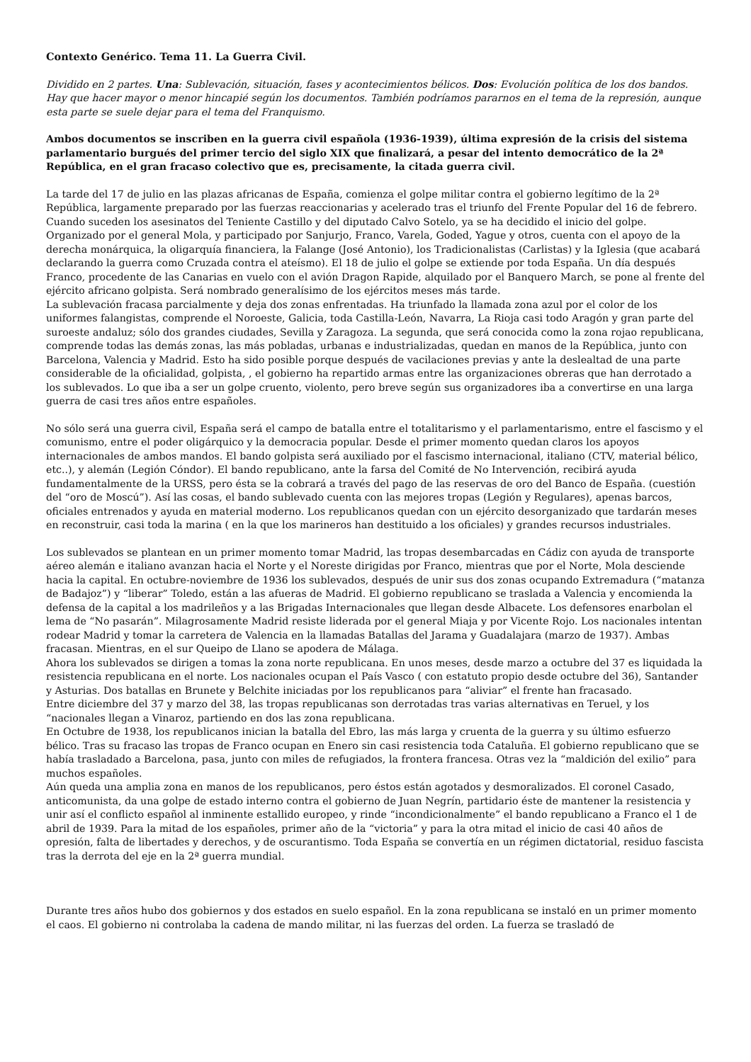Contexto Genérico. Tema 11. La Guerra Civil.
Dividido en 2 partes. Una: Sublevación, situación, fases y acontecimientos bélicos. Dos: Evolución política de los dos bandos. Hay que hacer mayor o menor hincapié según los documentos. También podríamos pararnos en el tema de la represión, aunque esta parte se suele dejar para el tema del Franquismo.
Ambos documentos se inscriben en la guerra civil española (1936-1939), última expresión de la crisis del sistema parlamentario burgués del primer tercio del siglo XIX que finalizará, a pesar del intento democrático de la 2ª República, en el gran fracaso colectivo que es, precisamente, la citada guerra civil.
La tarde del 17 de julio en las plazas africanas de España, comienza el golpe militar contra el gobierno legítimo de la 2ª República, largamente preparado por las fuerzas reaccionarias y acelerado tras el triunfo del Frente Popular del 16 de febrero. Cuando suceden los asesinatos del Teniente Castillo y del diputado Calvo Sotelo, ya se ha decidido el inicio del golpe. Organizado por el general Mola, y participado por Sanjurjo, Franco, Varela, Goded, Yague y otros, cuenta con el apoyo de la derecha monárquica, la oligarquía financiera, la Falange (José Antonio), los Tradicionalistas (Carlistas) y la Iglesia (que acabará declarando la guerra como Cruzada contra el ateísmo). El 18 de julio el golpe se extiende por toda España. Un día después Franco, procedente de las Canarias en vuelo con el avión Dragon Rapide, alquilado por el Banquero March, se pone al frente del ejército africano golpista. Será nombrado generalísimo de los ejércitos meses más tarde.
La sublevación fracasa parcialmente y deja dos zonas enfrentadas. Ha triunfado la llamada zona azul por el color de los uniformes falangistas, comprende el Noroeste, Galicia, toda Castilla-León, Navarra, La Rioja casi todo Aragón y gran parte del suroeste andaluz; sólo dos grandes ciudades, Sevilla y Zaragoza. La segunda, que será conocida como la zona rojao republicana, comprende todas las demás zonas, las más pobladas, urbanas e industrializadas, quedan en manos de la República, junto con Barcelona, Valencia y Madrid. Esto ha sido posible porque después de vacilaciones previas y ante la deslealtad de una parte considerable de la oficialidad, golpista, , el gobierno ha repartido armas entre las organizaciones obreras que han derrotado a los sublevados. Lo que iba a ser un golpe cruento, violento, pero breve según sus organizadores iba a convertirse en una larga guerra de casi tres años entre españoles.
No sólo será una guerra civil, España será el campo de batalla entre el totalitarismo y el parlamentarismo, entre el fascismo y el comunismo, entre el poder oligárquico y la democracia popular. Desde el primer momento quedan claros los apoyos internacionales de ambos mandos. El bando golpista será auxiliado por el fascismo internacional, italiano (CTV, material bélico, etc..), y alemán (Legión Cóndor). El bando republicano, ante la farsa del Comité de No Intervención, recibirá ayuda fundamentalmente de la URSS, pero ésta se la cobrará a través del pago de las reservas de oro del Banco de España. (cuestión del “oro de Moscú”). Así las cosas, el bando sublevado cuenta con las mejores tropas (Legión y Regulares), apenas barcos, oficiales entrenados y ayuda en material moderno. Los republicanos quedan con un ejército desorganizado que tardarán meses en reconstruir, casi toda la marina ( en la que los marineros han destituido a los oficiales) y grandes recursos industriales.
Los sublevados se plantean en un primer momento tomar Madrid, las tropas desembarcadas en Cádiz con ayuda de transporte aéreo alemán e italiano avanzan hacia el Norte y el Noreste dirigidas por Franco, mientras que por el Norte, Mola desciende hacia la capital. En octubre-noviembre de 1936 los sublevados, después de unir sus dos zonas ocupando Extremadura (“matanza de Badajoz”) y “liberar” Toledo, están a las afueras de Madrid. El gobierno republicano se traslada a Valencia y encomienda la defensa de la capital a los madrileños y a las Brigadas Internacionales que llegan desde Albacete. Los defensores enarbolan el lema de “No pasarán”. Milagrosamente Madrid resiste liderada por el general Miaja y por Vicente Rojo. Los nacionales intentan rodear Madrid y tomar la carretera de Valencia en la llamadas Batallas del Jarama y Guadalajara (marzo de 1937). Ambas fracasan. Mientras, en el sur Queipo de Llano se apodera de Málaga.
Ahora los sublevados se dirigen a tomas la zona norte republicana. En unos meses, desde marzo a octubre del 37 es liquidada la resistencia republicana en el norte. Los nacionales ocupan el País Vasco ( con estatuto propio desde octubre del 36), Santander y Asturias. Dos batallas en Brunete y Belchite iniciadas por los republicanos para “aliviar” el frente han fracasado.
Entre diciembre del 37 y marzo del 38, las tropas republicanas son derrotadas tras varias alternativas en Teruel, y los “nacionales llegan a Vinaroz, partiendo en dos las zona republicana.
En Octubre de 1938, los republicanos inician la batalla del Ebro, las más larga y cruenta de la guerra y su último esfuerzo bélico. Tras su fracaso las tropas de Franco ocupan en Enero sin casi resistencia toda Cataluña. El gobierno republicano que se había trasladado a Barcelona, pasa, junto con miles de refugiados, la frontera francesa. Otras vez la “maldición del exilio” para muchos españoles.
Aún queda una amplia zona en manos de los republicanos, pero éstos están agotados y desmoralizados. El coronel Casado, anticomunista, da una golpe de estado interno contra el gobierno de Juan Negrín, partidario éste de mantener la resistencia y unir así el conflicto español al inminente estallido europeo, y rinde “incondicionalmente” el bando republicano a Franco el 1 de abril de 1939. Para la mitad de los españoles, primer año de la “victoria” y para la otra mitad el inicio de casi 40 años de opresión, falta de libertades y derechos, y de oscurantismo. Toda España se convertía en un régimen dictatorial, residuo fascista tras la derrota del eje en la 2ª guerra mundial.
Durante tres años hubo dos gobiernos y dos estados en suelo español. En la zona republicana se instaló en un primer momento el caos. El gobierno ni controlaba la cadena de mando militar, ni las fuerzas del orden. La fuerza se trasladó de